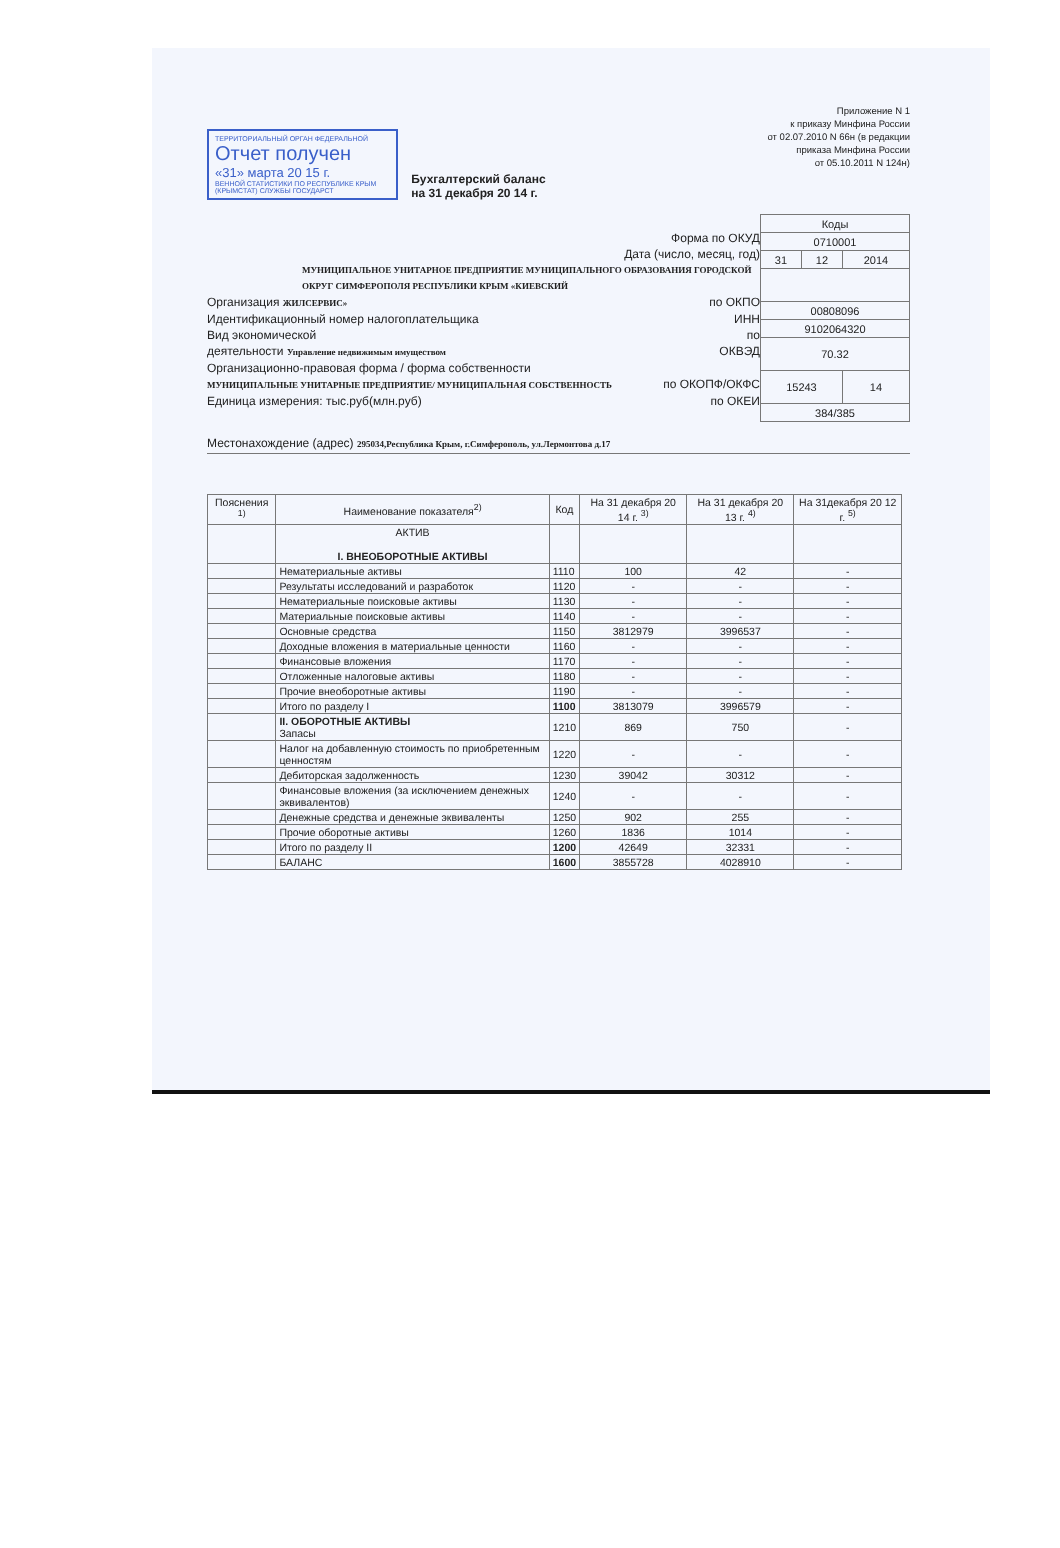Приложение N 1
к приказу Минфина России
от 02.07.2010 N 66н (в редакции
приказа Минфина России
от 05.10.2011 N 124н)
ТЕРРИТОРИАЛЬНЫЙ ОРГАН ФЕДЕРАЛЬНОЙ
Отчет получен
«31» марта 20 15 г.
ВЕННОЙ СТАТИСТИКИ ПО РЕСПУБЛИКЕ КРЫМ (КРЫМСТАТ) СЛУЖБЫ ГОСУДАРСТ
Бухгалтерский баланс
на 31 декабря 20 14 г.
Форма по ОКУД
Дата (число, месяц, год)
МУНИЦИПАЛЬНОЕ УНИТАРНОЕ ПРЕДПРИЯТИЕ МУНИЦИПАЛЬНОГО ОБРАЗОВАНИЯ ГОРОДСКОЙ ОКРУГ СИМФЕРОПОЛЯ РЕСПУБЛИКИ КРЫМ «КИЕВСКИЙ
Организация ЖИЛСЕРВИС» по ОКПО
Идентификационный номер налогоплательщика ИНН
Вид экономической по
деятельности Управление недвижимым имуществом ОКВЭД
Организационно-правовая форма / форма собственности
МУНИЦИПАЛЬНЫЕ УНИТАРНЫЕ ПРЕДПРИЯТИЕ/ МУНИЦИПАЛЬНАЯ СОБСТВЕННОСТЬ по ОКОПФ/ОКФС
Единица измерения: тыс.руб(млн.руб) по ОКЕИ
| Коды | | |
| 0710001 | | |
| 31 | 12 | 2014 |
| 00808096 | | |
| 9102064320 | | |
| 70.32 | | |
| 15243 | | 14 |
| 384/385 | | |
Местонахождение (адрес) 295034,Республика Крым, г.Симферополь, ул.Лермонтова д.17
| Пояснения <sup>1)</sup> | Наименование показателя<sup>2)</sup> | Код | На 31 декабря 20 14 г. <sup>3)</sup> | На 31 декабря 20 13 г. <sup>4)</sup> | На 31декабря 20 12 г. <sup>5)</sup> |
| --- | --- | --- | --- | --- | --- |
| | АКТИВ I. ВНЕОБОРОТНЫЕ АКТИВЫ | | | | |
| | Нематериальные активы | 1110 | 100 | 42 | - |
| | Результаты исследований и разработок | 1120 | - | - | - |
| | Нематериальные поисковые активы | 1130 | - | - | - |
| | Материальные поисковые активы | 1140 | - | - | - |
| | Основные средства | 1150 | 3812979 | 3996537 | - |
| | Доходные вложения в материальные ценности | 1160 | - | - | - |
| | Финансовые вложения | 1170 | - | - | - |
| | Отложенные налоговые активы | 1180 | - | - | - |
| | Прочие внеоборотные активы | 1190 | - | - | - |
| | Итого по разделу I | 1100 | 3813079 | 3996579 | - |
| | II. ОБОРОТНЫЕ АКТИВЫ Запасы | 1210 | 869 | 750 | - |
| | Налог на добавленную стоимость по приобретенным ценностям | 1220 | - | - | - |
| | Дебиторская задолженность | 1230 | 39042 | 30312 | - |
| | Финансовые вложения (за исключением денежных эквивалентов) | 1240 | - | - | - |
| | Денежные средства и денежные эквиваленты | 1250 | 902 | 255 | - |
| | Прочие оборотные активы | 1260 | 1836 | 1014 | - |
| | Итого по разделу II | 1200 | 42649 | 32331 | - |
| | БАЛАНС | 1600 | 3855728 | 4028910 | - |